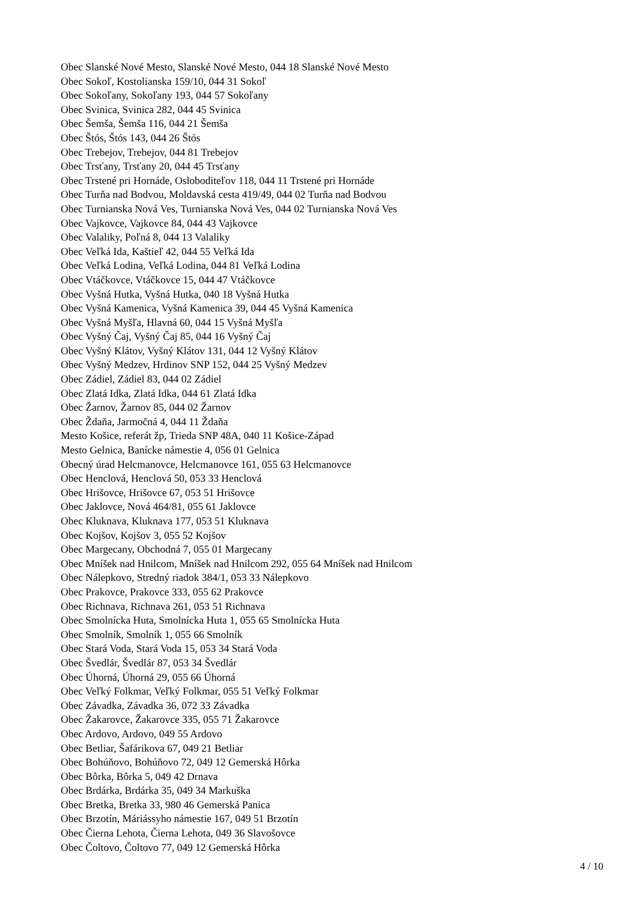Obec Slanské Nové Mesto, Slanské Nové Mesto, 044 18 Slanské Nové Mesto
Obec Sokoľ, Kostolianska 159/10, 044 31 Sokoľ
Obec Sokoľany, Sokoľany 193, 044 57 Sokoľany
Obec Svinica, Svinica 282, 044 45 Svinica
Obec Šemša, Šemša 116, 044 21 Šemša
Obec Štós, Štós 143, 044 26 Štós
Obec Trebejov, Trebejov, 044 81 Trebejov
Obec Trsťany, Trsťany 20, 044 45 Trsťany
Obec Trstené pri Hornáde, Osloboditeľov 118, 044 11 Trstené pri Hornáde
Obec Turňa nad Bodvou, Moldavská cesta 419/49, 044 02 Turňa nad Bodvou
Obec Turnianska Nová Ves, Turnianska Nová Ves, 044 02 Turnianska Nová Ves
Obec Vajkovce, Vajkovce 84, 044 43 Vajkovce
Obec Valaliky, Poľná 8, 044 13 Valaliky
Obec Veľká Ida, Kaštieľ 42, 044 55 Veľká Ida
Obec Veľká Lodina, Veľká Lodina, 044 81 Veľká Lodina
Obec Vtáčkovce, Vtáčkovce 15, 044 47 Vtáčkovce
Obec Vyšná Hutka, Vyšná Hutka, 040 18 Vyšná Hutka
Obec Vyšná Kamenica, Vyšná Kamenica 39, 044 45 Vyšná Kamenica
Obec Vyšná Myšľa, Hlavná 60, 044 15 Vyšná Myšľa
Obec Vyšný Čaj, Vyšný Čaj 85, 044 16 Vyšný Čaj
Obec Vyšný Klátov, Vyšný Klátov 131, 044 12 Vyšný Klátov
Obec Vyšný Medzev, Hrdinov SNP 152, 044 25 Vyšný Medzev
Obec Zádiel, Zádiel 83, 044 02 Zádiel
Obec Zlatá Idka, Zlatá Idka, 044 61 Zlatá Idka
Obec Žarnov, Žarnov 85, 044 02 Žarnov
Obec Ždaňa, Jarmočná 4, 044 11 Ždaňa
Mesto Košice, referát žp, Trieda SNP 48A, 040 11 Košice-Západ
Mesto Gelnica, Banícke námestie 4, 056 01 Gelnica
Obecný úrad Helcmanovce, Helcmanovce 161, 055 63 Helcmanovce
Obec Henclová, Henclová 50, 053 33 Henclová
Obec Hrišovce, Hrišovce 67, 053 51 Hrišovce
Obec Jaklovce, Nová 464/81, 055 61 Jaklovce
Obec Kluknava, Kluknava 177, 053 51 Kluknava
Obec Kojšov, Kojšov 3, 055 52 Kojšov
Obec Margecany, Obchodná 7, 055 01 Margecany
Obec Mníšek nad Hnilcom, Mníšek nad Hnilcom 292, 055 64 Mníšek nad Hnilcom
Obec Nálepkovo, Stredný riadok 384/1, 053 33 Nálepkovo
Obec Prakovce, Prakovce 333, 055 62 Prakovce
Obec Richnava, Richnava 261, 053 51 Richnava
Obec Smolnícka Huta, Smolnícka Huta 1, 055 65 Smolnícka Huta
Obec Smolník, Smolník 1, 055 66 Smolník
Obec Stará Voda, Stará Voda 15, 053 34 Stará Voda
Obec Švedlár, Švedlár 87, 053 34 Švedlár
Obec Úhorná, Úhorná 29, 055 66 Úhorná
Obec Veľký Folkmar, Veľký Folkmar, 055 51 Veľký Folkmar
Obec Závadka, Závadka 36, 072 33 Závadka
Obec Žakarovce, Žakarovce 335, 055 71 Žakarovce
Obec Ardovo, Ardovo, 049 55 Ardovo
Obec Betliar, Šafárikova 67, 049 21 Betliar
Obec Bohúňovo, Bohúňovo 72, 049 12 Gemerská Hôrka
Obec Bôrka, Bôrka 5, 049 42 Drnava
Obec Brdárka, Brdárka 35, 049 34 Markuška
Obec Bretka, Bretka 33, 980 46 Gemerská Panica
Obec Brzotín, Máriássyho námestie 167, 049 51 Brzotín
Obec Čierna Lehota, Čierna Lehota, 049 36 Slavošovce
Obec Čoltovo, Čoltovo 77, 049 12 Gemerská Hôrka
4 / 10